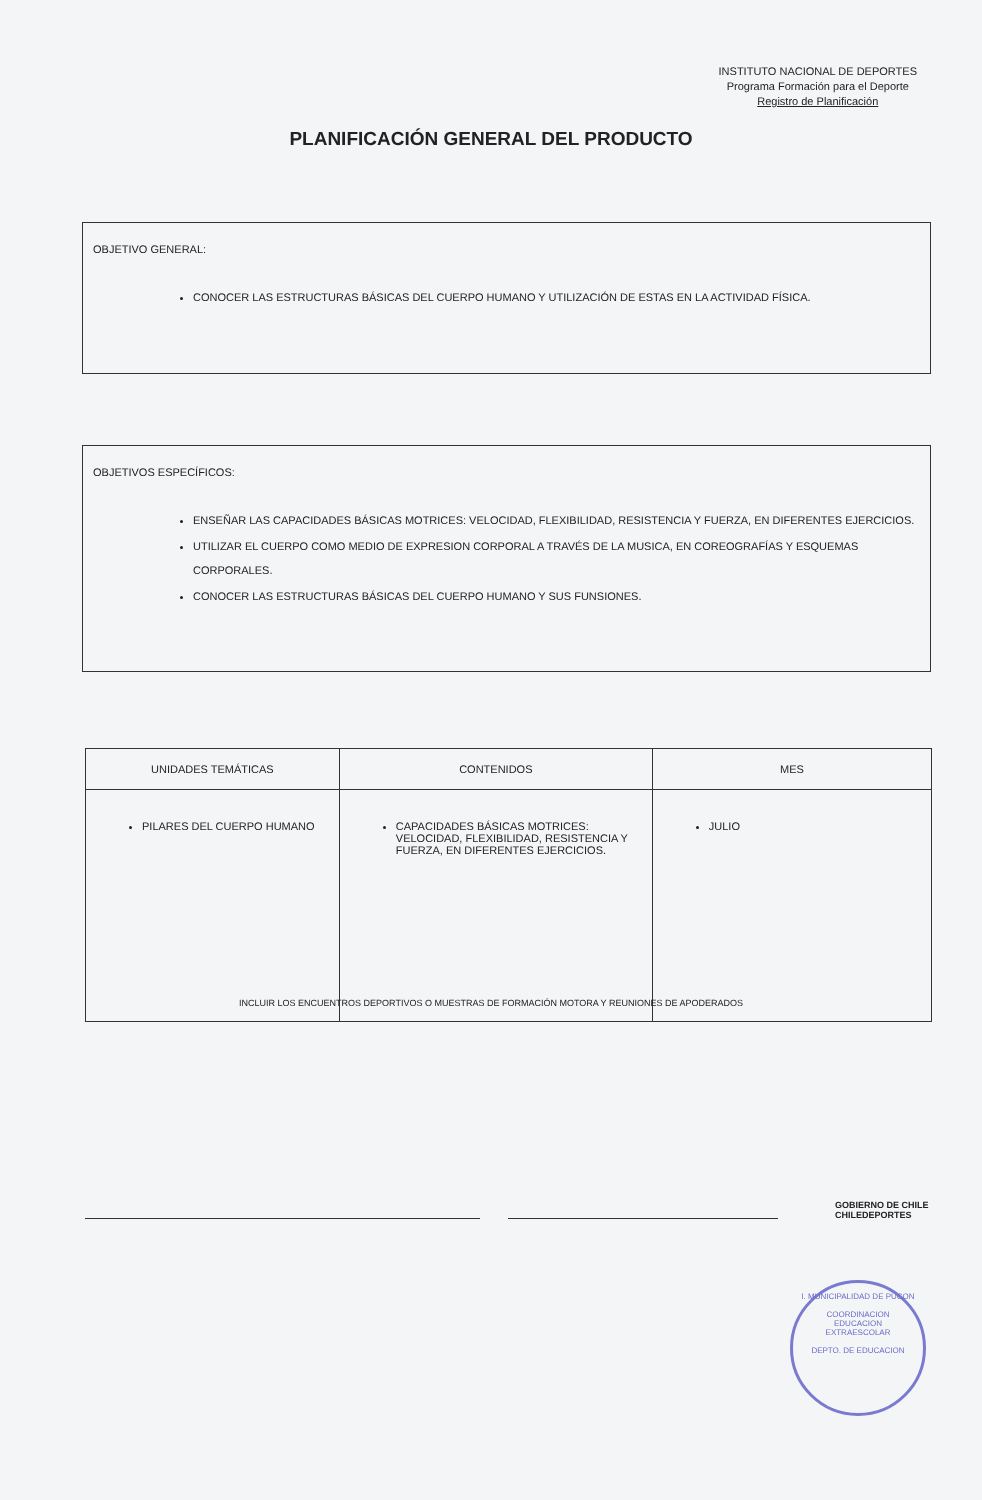INSTITUTO NACIONAL DE DEPORTES
Programa Formación para el Deporte
Registro de Planificación
PLANIFICACIÓN GENERAL DEL PRODUCTO
OBJETIVO GENERAL:
CONOCER LAS ESTRUCTURAS BÁSICAS DEL CUERPO HUMANO Y UTILIZACIÓN DE ESTAS EN LA ACTIVIDAD FÍSICA.
OBJETIVOS ESPECÍFICOS:
ENSEÑAR LAS CAPACIDADES BÁSICAS MOTRICES: VELOCIDAD, FLEXIBILIDAD, RESISTENCIA Y FUERZA, EN DIFERENTES EJERCICIOS.
UTILIZAR EL CUERPO COMO MEDIO DE EXPRESION CORPORAL A TRAVÉS DE LA MUSICA, EN COREOGRAFÍAS Y ESQUEMAS CORPORALES.
CONOCER LAS ESTRUCTURAS BÁSICAS DEL CUERPO HUMANO Y SUS FUNSIONES.
| UNIDADES TEMÁTICAS | CONTENIDOS | MES |
| --- | --- | --- |
| PILARES DEL CUERPO HUMANO | CAPACIDADES BÁSICAS MOTRICES: VELOCIDAD, FLEXIBILIDAD, RESISTENCIA Y FUERZA, EN DIFERENTES EJERCICIOS. | JULIO |
INCLUIR LOS ENCUENTROS DEPORTIVOS O MUESTRAS DE FORMACIÓN MOTORA Y REUNIONES DE APODERADOS
GOBIERNO DE CHILE
CHILEDEPORTES
I. MUNICIPALIDAD DE PUCON
COORDINACION
EDUCACION
EXTRAESCOLAR
DEPTO. DE EDUCACION